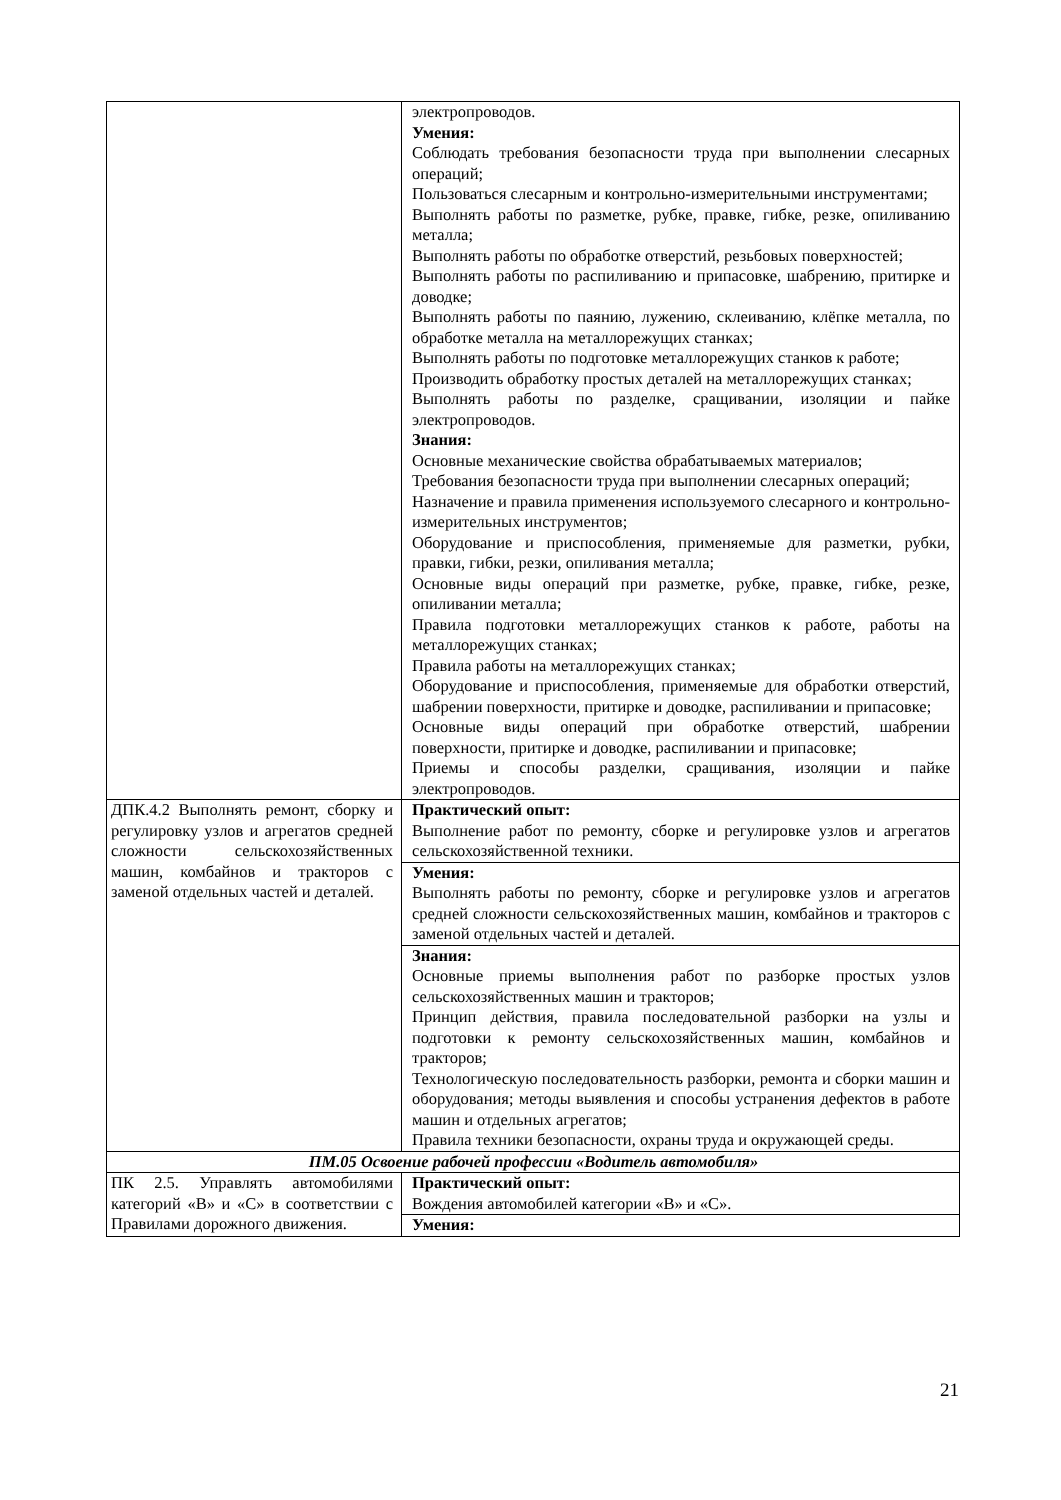| | электропроводов. Умения: Соблюдать требования безопасности труда при выполнении слесарных операций; Пользоваться слесарным и контрольно-измерительными инструментами; Выполнять работы по разметке, рубке, правке, гибке, резке, опиливанию металла; Выполнять работы по обработке отверстий, резьбовых поверхностей; Выполнять работы по распиливанию и припасовке, шабрению, притирке и доводке; Выполнять работы по паянию, лужению, склеиванию, клёпке металла, по обработке металла на металлорежущих станках; Выполнять работы по подготовке металлорежущих станков к работе; Производить обработку простых деталей на металлорежущих станках; Выполнять работы по разделке, сращивании, изоляции и пайке электропроводов. Знания: Основные механические свойства обрабатываемых материалов; Требования безопасности труда при выполнении слесарных операций; Назначение и правила применения используемого слесарного и контрольно-измерительных инструментов; Оборудование и приспособления, применяемые для разметки, рубки, правки, гибки, резки, опиливания металла; Основные виды операций при разметке, рубке, правке, гибке, резке, опиливании металла; Правила подготовки металлорежущих станков к работе, работы на металлорежущих станках; Правила работы на металлорежущих станках; Оборудование и приспособления, применяемые для обработки отверстий, шабрении поверхности, притирке и доводке, распиливании и припасовке; Основные виды операций при обработке отверстий, шабрении поверхности, притирке и доводке, распиливании и припасовке; Приемы и способы разделки, сращивания, изоляции и пайке электропроводов. |
| ДПК.4.2 Выполнять ремонт, сборку и регулировку узлов и агрегатов средней сложности сельскохозяйственных машин, комбайнов и тракторов с заменой отдельных частей и деталей. | Практический опыт: Выполнение работ по ремонту, сборке и регулировке узлов и агрегатов сельскохозяйственной техники. |
| | Умения: Выполнять работы по ремонту, сборке и регулировке узлов и агрегатов средней сложности сельскохозяйственных машин, комбайнов и тракторов с заменой отдельных частей и деталей. |
| | Знания: Основные приемы выполнения работ по разборке простых узлов сельскохозяйственных машин и тракторов; Принцип действия, правила последовательной разборки на узлы и подготовки к ремонту сельскохозяйственных машин, комбайнов и тракторов; Технологическую последовательность разборки, ремонта и сборки машин и оборудования; методы выявления и способы устранения дефектов в работе машин и отдельных агрегатов; Правила техники безопасности, охраны труда и окружающей среды. |
| ПМ.05 Освоение рабочей профессии «Водитель автомобиля» | |
| ПК 2.5. Управлять автомобилями категорий «В» и «С» в соответствии с Правилами дорожного движения. | Практический опыт: Вождения автомобилей категории «В» и «С». |
| | Умения: |
21